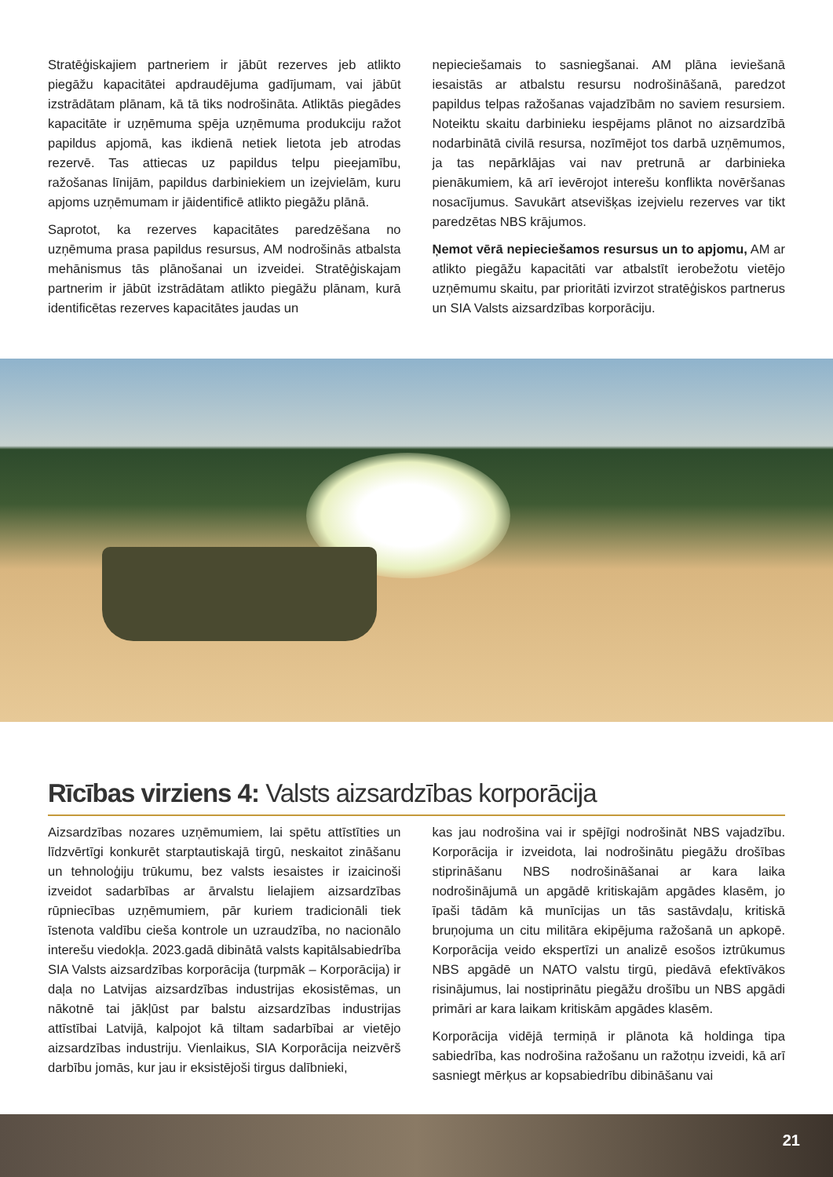Stratēģiskajiem partneriem ir jābūt rezerves jeb atlikto piegāžu kapacitātei apdraudējuma gadījumam, vai jābūt izstrādātam plānam, kā tā tiks nodrošināta. Atliktās piegādes kapacitāte ir uzņēmuma spēja uzņēmuma produkciju ražot papildus apjomā, kas ikdienā netiek lietota jeb atrodas rezervē. Tas attiecas uz papildus telpu pieejamību, ražošanas līnijām, papildus darbiniekiem un izejvielām, kuru apjoms uzņēmumam ir jāidentificē atlikto piegāžu plānā.
Saprotot, ka rezerves kapacitātes paredzēšana no uzņēmuma prasa papildus resursus, AM nodrošinās atbalsta mehānismus tās plānošanai un izveidei. Stratēģiskajam partnerim ir jābūt izstrādātam atlikto piegāžu plānam, kurā identificētas rezerves kapacitātes jaudas un
nepieciešamais to sasniegšanai. AM plāna ieviešanā iesaistās ar atbalstu resursu nodrošināšanā, paredzot papildus telpas ražošanas vajadzībām no saviem resursiem. Noteiktu skaitu darbinieku iespējams plānot no aizsardzībā nodarbinātā civilā resursa, nozīmējot tos darbā uzņēmumos, ja tas nepārklājas vai nav pretrunā ar darbinieka pienākumiem, kā arī ievērojot interešu konflikta novēršanas nosacījumus. Savukārt atsevišķas izejvielu rezerves var tikt paredzētas NBS krājumos.
Ņemot vērā nepieciešamos resursus un to apjomu, AM ar atlikto piegāžu kapacitāti var atbalstīt ierobežotu vietējo uzņēmumu skaitu, par prioritāti izvirzot stratēģiskos partnerus un SIA Valsts aizsardzības korporāciju.
Rīcības virziens 4: Valsts aizsardzības korporācija
Aizsardzības nozares uzņēmumiem, lai spētu attīstīties un līdzvērtīgi konkurēt starptautiskajā tirgū, neskaitot zināšanu un tehnoloģiju trūkumu, bez valsts iesaistes ir izaicinoši izveidot sadarbības ar ārvalstu lielajiem aizsardzības rūpniecības uzņēmumiem, pār kuriem tradicionāli tiek īstenota valdību cieša kontrole un uzraudzība, no nacionālo interešu viedokļa. 2023.gadā dibinātā valsts kapitālsabiedrība SIA Valsts aizsardzības korporācija (turpmāk – Korporācija) ir daļa no Latvijas aizsardzības industrijas ekosistēmas, un nākotnē tai jākļūst par balstu aizsardzības industrijas attīstībai Latvijā, kalpojot kā tiltam sadarbībai ar vietējo aizsardzības industriju. Vienlaikus, SIA Korporācija neizvērš darbību jomās, kur jau ir eksistējoši tirgus dalībnieki,
kas jau nodrošina vai ir spējīgi nodrošināt NBS vajadzību. Korporācija ir izveidota, lai nodrošinātu piegāžu drošības stiprināšanu NBS nodrošināšanai ar kara laika nodrošinājumā un apgādē kritiskajām apgādes klasēm, jo īpaši tādām kā munīcijas un tās sastāvdaļu, kritiskā bruņojuma un citu militāra ekipējuma ražošanā un apkopē. Korporācija veido ekspertīzi un analizē esošos iztrūkumus NBS apgādē un NATO valstu tirgū, piedāvā efektīvākos risinājumus, lai nostiprinātu piegāžu drošību un NBS apgādi primāri ar kara laikam kritiskām apgādes klasēm.
Korporācija vidējā termiņā ir plānota kā holdinga tipa sabiedrība, kas nodrošina ražošanu un ražotņu izveidi, kā arī sasniegt mērķus ar kopsabiedrību dibināšanu vai
21